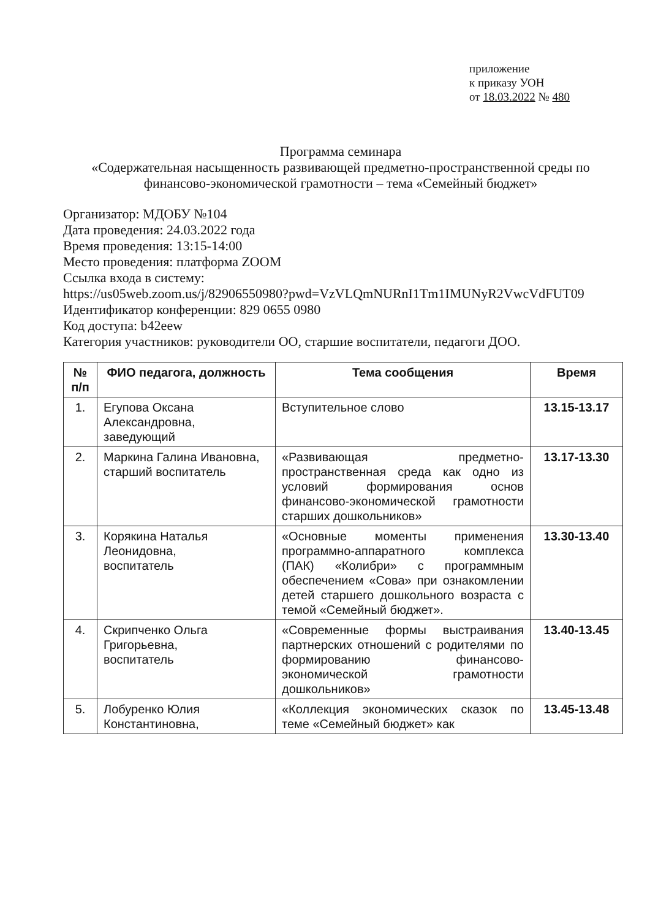приложение
к приказу УОН
от 18.03.2022 № 480
Программа семинара
«Содержательная насыщенность развивающей предметно-пространственной среды по финансово-экономической грамотности – тема «Семейный бюджет»
Организатор: МДОБУ №104
Дата проведения: 24.03.2022 года
Время проведения: 13:15-14:00
Место проведения: платформа ZOOM
Ссылка входа в систему:
https://us05web.zoom.us/j/82906550980?pwd=VzVLQmNURnI1Tm1IMUNyR2VwcVdFUT09
Идентификатор конференции: 829 0655 0980
Код доступа: b42eew
Категория участников: руководители ОО, старшие воспитатели, педагоги ДОО.
| № п/п | ФИО педагога, должность | Тема сообщения | Время |
| --- | --- | --- | --- |
| 1. | Егупова Оксана Александровна, заведующий | Вступительное слово | 13.15-13.17 |
| 2. | Маркина Галина Ивановна, старший воспитатель | «Развивающая предметно-пространственная среда как одно из условий формирования основ финансово-экономической грамотности старших дошкольников» | 13.17-13.30 |
| 3. | Корякина Наталья Леонидовна, воспитатель | «Основные моменты применения программно-аппаратного комплекса (ПАК) «Колибри» с программным обеспечением «Сова» при ознакомлении детей старшего дошкольного возраста с темой «Семейный бюджет». | 13.30-13.40 |
| 4. | Скрипченко Ольга Григорьевна, воспитатель | «Современные формы выстраивания партнерских отношений с родителями по формированию финансово-экономической грамотности дошкольников» | 13.40-13.45 |
| 5. | Лобуренко Юлия Константиновна, | «Коллекция экономических сказок по теме «Семейный бюджет» как | 13.45-13.48 |